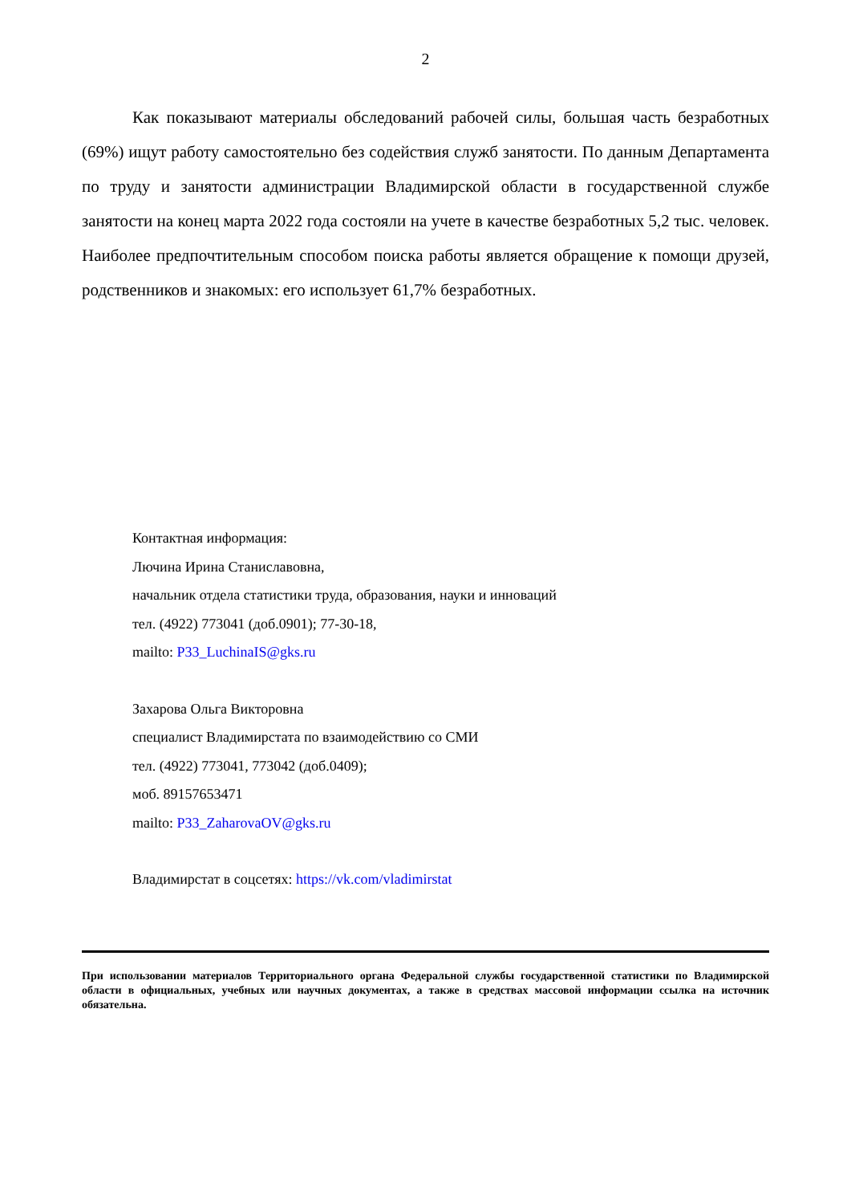2
Как показывают материалы обследований рабочей силы, большая часть безработных (69%) ищут работу самостоятельно без содействия служб занятости. По данным Департамента по труду и занятости администрации Владимирской области в государственной службе занятости на конец марта 2022 года состояли на учете в качестве безработных 5,2 тыс. человек. Наиболее предпочтительным способом поиска работы является обращение к помощи друзей, родственников и знакомых: его использует 61,7% безработных.
Контактная информация:
Лючина Ирина Станиславовна,
начальник отдела статистики труда, образования, науки и инноваций
тел. (4922) 773041 (доб.0901); 77-30-18,
mailto: P33_LuchinaIS@gks.ru
Захарова Ольга Викторовна
специалист Владимирстата по взаимодействию со СМИ
тел. (4922) 773041, 773042 (доб.0409);
моб. 89157653471
mailto: P33_ZaharovaOV@gks.ru
Владимирстат в соцсетях: https://vk.com/vladimirstat
При использовании материалов Территориального органа Федеральной службы государственной статистики по Владимирской области в официальных, учебных или научных документах, а также в средствах массовой информации ссылка на источник обязательна.